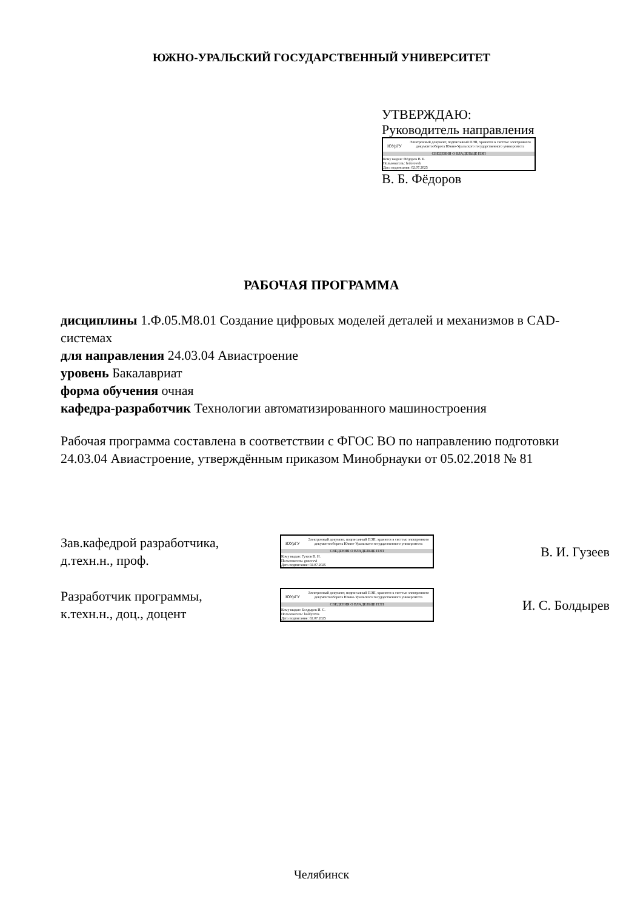ЮЖНО-УРАЛЬСКИЙ ГОСУДАРСТВЕННЫЙ УНИВЕРСИТЕТ
УТВЕРЖДАЮ:
Руководитель направления
ЮУрГУ
Электронный документ, подписанный ПЭП, хранится в системе электронного документооборота Южно-Уральского государственного университета
СВЕДЕНИЯ О ВЛАДЕЛЬЦЕ ПЭП
Кому выдан: Фёдоров В. Б.
Пользователь: fedorovvb
Дата подписания: 02.07.2025
В. Б. Фёдоров
РАБОЧАЯ ПРОГРАММА
дисциплины 1.Ф.05.М8.01 Создание цифровых моделей деталей и механизмов в CAD-системах
для направления 24.03.04 Авиастроение
уровень Бакалавриат
форма обучения очная
кафедра-разработчик Технологии автоматизированного машиностроения
Рабочая программа составлена в соответствии с ФГОС ВО по направлению подготовки 24.03.04 Авиастроение, утверждённым приказом Минобрнауки от 05.02.2018 № 81
Зав.кафедрой разработчика,
д.техн.н., проф.
ЮУрГУ
Электронный документ, подписанный ПЭП, хранится в системе электронного документооборота Южно-Уральского государственного университета
СВЕДЕНИЯ О ВЛАДЕЛЬЦЕ ПЭП
Кому выдан: Гузеев В. И.
Пользователь: guzeevvi
Дата подписания: 02.07.2025
В. И. Гузеев
Разработчик программы,
к.техн.н., доц., доцент
ЮУрГУ
Электронный документ, подписанный ПЭП, хранится в системе электронного документооборота Южно-Уральского государственного университета
СВЕДЕНИЯ О ВЛАДЕЛЬЦЕ ПЭП
Кому выдан: Болдырев И. С.
Пользователь: boldyrevis
Дата подписания: 02.07.2025
И. С. Болдырев
Челябинск